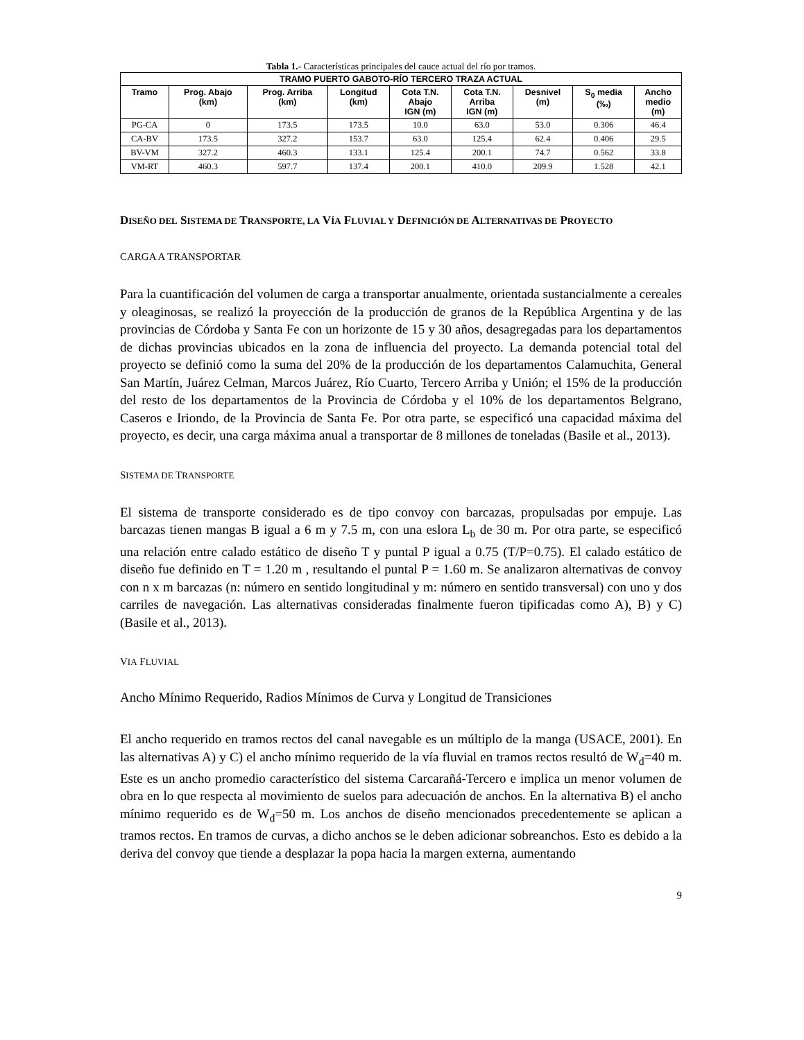Tabla 1.- Características principales del cauce actual del río por tramos.
| TRAMO PUERTO GABOTO-RÍO TERCERO TRAZA ACTUAL | | | | | | | | |
| --- | --- | --- | --- | --- | --- | --- | --- | --- |
| Tramo | Prog. Abajo (km) | Prog. Arriba (km) | Longitud (km) | Cota T.N. Abajo IGN (m) | Cota T.N. Arriba IGN (m) | Desnivel (m) | S<sub>0</sub> media (‰) | Ancho medio (m) |
| PG-CA | 0 | 173.5 | 173.5 | 10.0 | 63.0 | 53.0 | 0.306 | 46.4 |
| CA-BV | 173.5 | 327.2 | 153.7 | 63.0 | 125.4 | 62.4 | 0.406 | 29.5 |
| BV-VM | 327.2 | 460.3 | 133.1 | 125.4 | 200.1 | 74.7 | 0.562 | 33.8 |
| VM-RT | 460.3 | 597.7 | 137.4 | 200.1 | 410.0 | 209.9 | 1.528 | 42.1 |
DISEÑO DEL SISTEMA DE TRANSPORTE, LA VÍA FLUVIAL Y DEFINICIÓN DE ALTERNATIVAS DE PROYECTO
CARGA A TRANSPORTAR
Para la cuantificación del volumen de carga a transportar anualmente, orientada sustancialmente a cereales y oleaginosas, se realizó la proyección de la producción de granos de la República Argentina y de las provincias de Córdoba y Santa Fe con un horizonte de 15 y 30 años, desagregadas para los departamentos de dichas provincias ubicados en la zona de influencia del proyecto. La demanda potencial total del proyecto se definió como la suma del 20% de la producción de los departamentos Calamuchita, General San Martín, Juárez Celman, Marcos Juárez, Río Cuarto, Tercero Arriba y Unión; el 15% de la producción del resto de los departamentos de la Provincia de Córdoba y el 10% de los departamentos Belgrano, Caseros e Iriondo, de la Provincia de Santa Fe. Por otra parte, se especificó una capacidad máxima del proyecto, es decir, una carga máxima anual a transportar de 8 millones de toneladas (Basile et al., 2013).
SISTEMA DE TRANSPORTE
El sistema de transporte considerado es de tipo convoy con barcazas, propulsadas por empuje. Las barcazas tienen mangas B igual a 6 m y 7.5 m, con una eslora L<sub>b</sub> de 30 m. Por otra parte, se especificó una relación entre calado estático de diseño T y puntal P igual a 0.75 (T/P=0.75). El calado estático de diseño fue definido en T = 1.20 m , resultando el puntal P = 1.60 m. Se analizaron alternativas de convoy con n x m barcazas (n: número en sentido longitudinal y m: número en sentido transversal) con uno y dos carriles de navegación. Las alternativas consideradas finalmente fueron tipificadas como A), B) y C) (Basile et al., 2013).
VIA FLUVIAL
Ancho Mínimo Requerido, Radios Mínimos de Curva y Longitud de Transiciones
El ancho requerido en tramos rectos del canal navegable es un múltiplo de la manga (USACE, 2001). En las alternativas A) y C) el ancho mínimo requerido de la vía fluvial en tramos rectos resultó de W<sub>d</sub>=40 m. Este es un ancho promedio característico del sistema Carcarañá-Tercero e implica un menor volumen de obra en lo que respecta al movimiento de suelos para adecuación de anchos. En la alternativa B) el ancho mínimo requerido es de W<sub>d</sub>=50 m. Los anchos de diseño mencionados precedentemente se aplican a tramos rectos. En tramos de curvas, a dicho anchos se le deben adicionar sobreanchos. Esto es debido a la deriva del convoy que tiende a desplazar la popa hacia la margen externa, aumentando
9